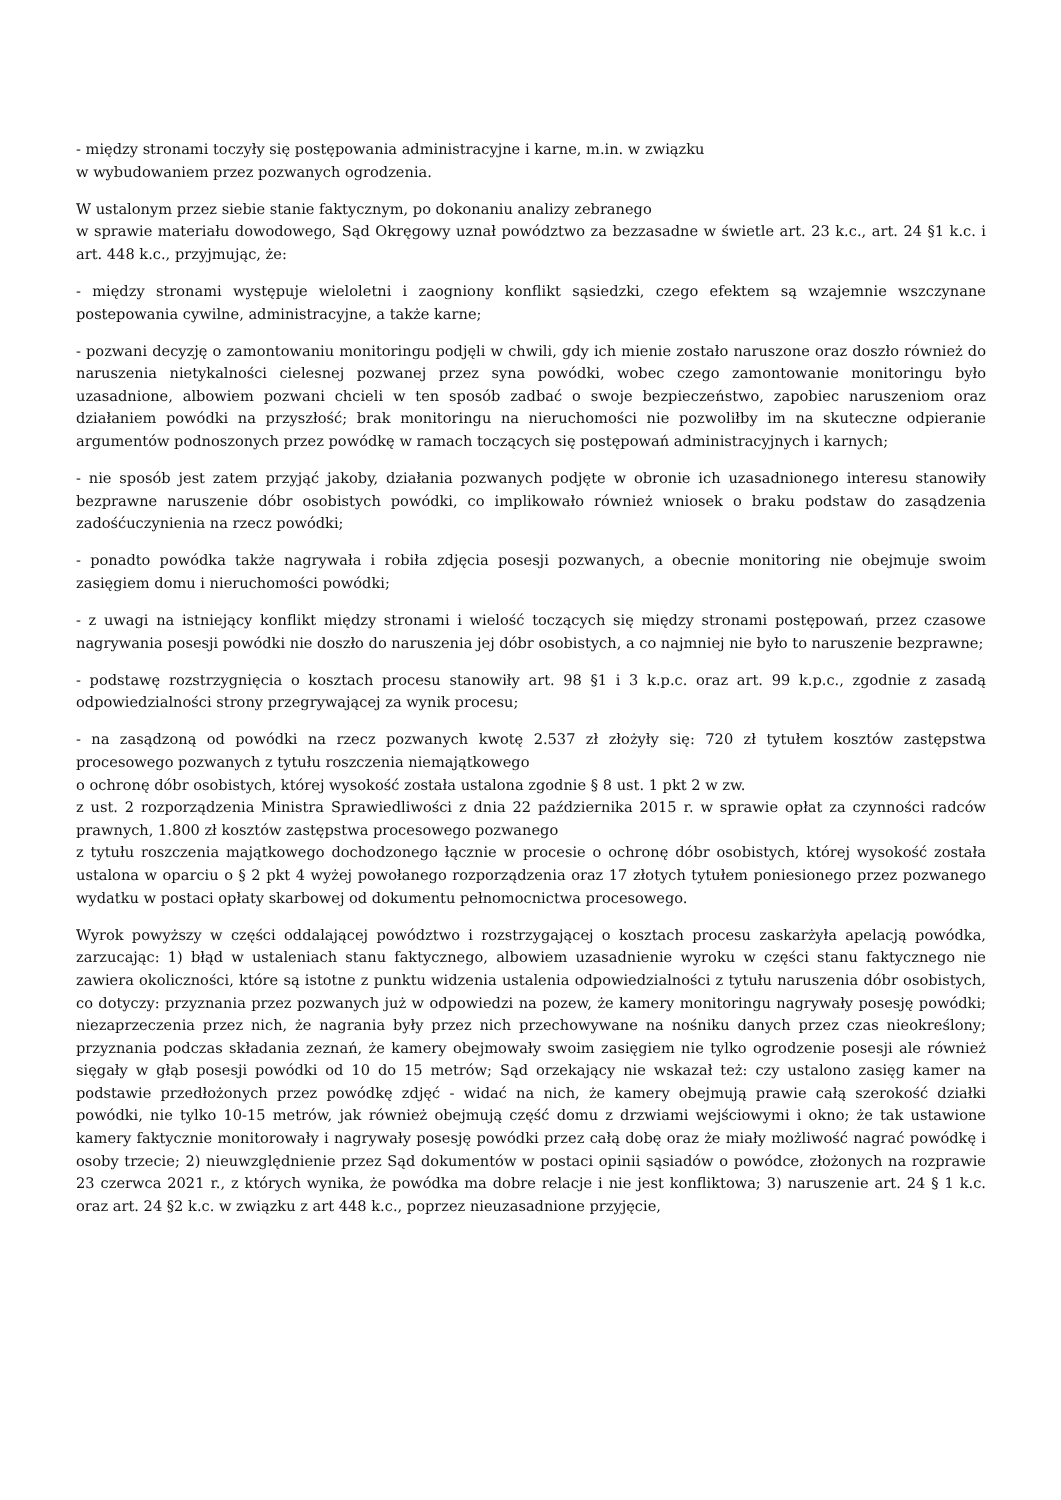- między stronami toczyły się postępowania administracyjne i karne, m.in. w związku
w wybudowaniem przez pozwanych ogrodzenia.
W ustalonym przez siebie stanie faktycznym, po dokonaniu analizy zebranego
w sprawie materiału dowodowego, Sąd Okręgowy uznał powództwo za bezzasadne w świetle art. 23 k.c., art. 24 §1 k.c. i art. 448 k.c., przyjmując, że:
- między stronami występuje wieloletni i zaogniony konflikt sąsiedzki, czego efektem są wzajemnie wszczynane postepowania cywilne, administracyjne, a także karne;
- pozwani decyzję o zamontowaniu monitoringu podjęli w chwili, gdy ich mienie zostało naruszone oraz doszło również do naruszenia nietykalności cielesnej pozwanej przez syna powódki, wobec czego zamontowanie monitoringu było uzasadnione, albowiem pozwani chcieli w ten sposób zadbać o swoje bezpieczeństwo, zapobiec naruszeniom oraz działaniem powódki na przyszłość; brak monitoringu na nieruchomości nie pozwoliłby im na skuteczne odpieranie argumentów podnoszonych przez powódkę w ramach toczących się postępowań administracyjnych i karnych;
- nie sposób jest zatem przyjąć jakoby, działania pozwanych podjęte w obronie ich uzasadnionego interesu stanowiły bezprawne naruszenie dóbr osobistych powódki, co implikowało również wniosek o braku podstaw do zasądzenia zadośćuczynienia na rzecz powódki;
- ponadto powódka także nagrywała i robiła zdjęcia posesji pozwanych, a obecnie monitoring nie obejmuje swoim zasięgiem domu i nieruchomości powódki;
- z uwagi na istniejący konflikt między stronami i wielość toczących się między stronami postępowań, przez czasowe nagrywania posesji powódki nie doszło do naruszenia jej dóbr osobistych, a co najmniej nie było to naruszenie bezprawne;
- podstawę rozstrzygnięcia o kosztach procesu stanowiły art. 98 §1 i 3 k.p.c. oraz art. 99 k.p.c., zgodnie z zasadą odpowiedzialności strony przegrywającej za wynik procesu;
- na zasądzoną od powódki na rzecz pozwanych kwotę 2.537 zł złożyły się: 720 zł tytułem kosztów zastępstwa procesowego pozwanych z tytułu roszczenia niemajątkowego
o ochronę dóbr osobistych, której wysokość została ustalona zgodnie § 8 ust. 1 pkt 2 w zw.
z ust. 2 rozporządzenia Ministra Sprawiedliwości z dnia 22 października 2015 r. w sprawie opłat za czynności radców prawnych, 1.800 zł kosztów zastępstwa procesowego pozwanego
z tytułu roszczenia majątkowego dochodzonego łącznie w procesie o ochronę dóbr osobistych, której wysokość została ustalona w oparciu o § 2 pkt 4 wyżej powołanego rozporządzenia oraz 17 złotych tytułem poniesionego przez pozwanego wydatku w postaci opłaty skarbowej od dokumentu pełnomocnictwa procesowego.
Wyrok powyższy w części oddalającej powództwo i rozstrzygającej o kosztach procesu zaskarżyła apelacją powódka, zarzucając: 1) błąd w ustaleniach stanu faktycznego, albowiem uzasadnienie wyroku w części stanu faktycznego nie zawiera okoliczności, które są istotne z punktu widzenia ustalenia odpowiedzialności z tytułu naruszenia dóbr osobistych, co dotyczy: przyznania przez pozwanych już w odpowiedzi na pozew, że kamery monitoringu nagrywały posesję powódki; niezaprzeczenia przez nich, że nagrania były przez nich przechowywane na nośniku danych przez czas nieokreślony; przyznania podczas składania zeznań, że kamery obejmowały swoim zasięgiem nie tylko ogrodzenie posesji ale również sięgały w głąb posesji powódki od 10 do 15 metrów; Sąd orzekający nie wskazał też: czy ustalono zasięg kamer na podstawie przedłożonych przez powódkę zdjęć - widać na nich, że kamery obejmują prawie całą szerokość działki powódki, nie tylko 10-15 metrów, jak również obejmują część domu z drzwiami wejściowymi i okno; że tak ustawione kamery faktycznie monitorowały i nagrywały posesję powódki przez całą dobę oraz że miały możliwość nagrać powódkę i osoby trzecie; 2) nieuwzględnienie przez Sąd dokumentów w postaci opinii sąsiadów o powódce, złożonych na rozprawie 23 czerwca 2021 r., z których wynika, że powódka ma dobre relacje i nie jest konfliktowa; 3) naruszenie art. 24 § 1 k.c. oraz art. 24 §2 k.c. w związku z art 448 k.c., poprzez nieuzasadnione przyjęcie,